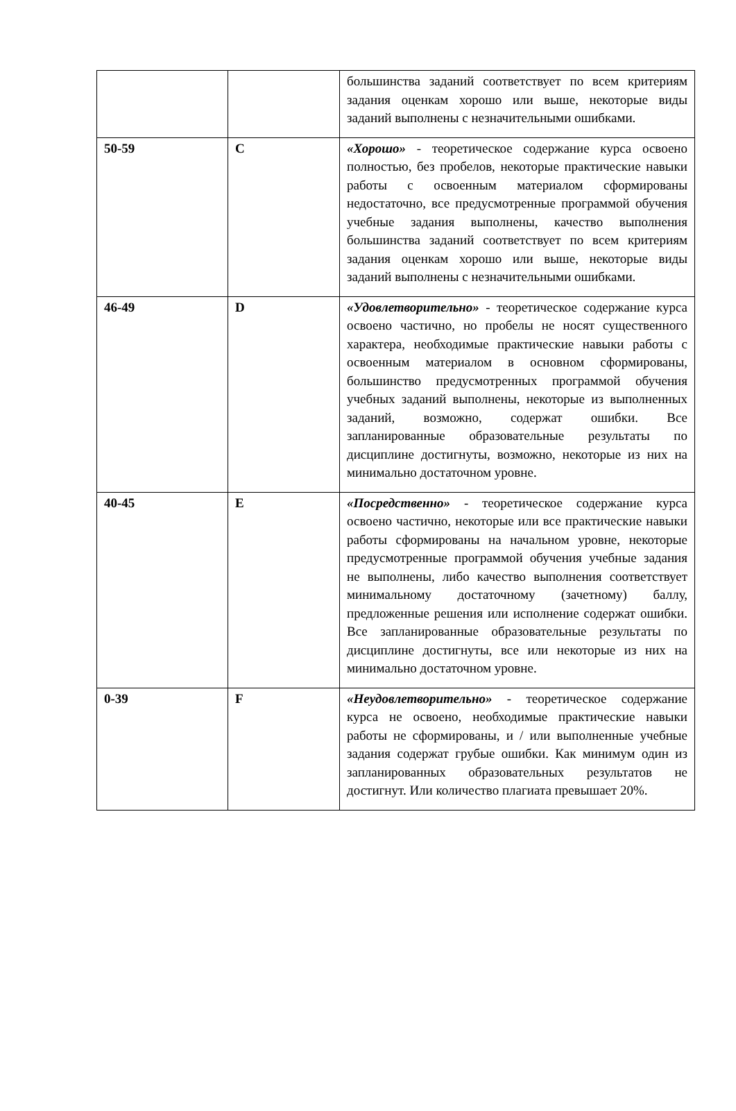| | | большинства заданий соответствует по всем критериям задания оценкам хорошо или выше, некоторые виды заданий выполнены с незначительными ошибками. |
| 50-59 | C | «Хорошо» - теоретическое содержание курса освоено полностью, без пробелов, некоторые практические навыки работы с освоенным материалом сформированы недостаточно, все предусмотренные программой обучения учебные задания выполнены, качество выполнения большинства заданий соответствует по всем критериям задания оценкам хорошо или выше, некоторые виды заданий выполнены с незначительными ошибками. |
| 46-49 | D | «Удовлетворительно» - теоретическое содержание курса освоено частично, но пробелы не носят существенного характера, необходимые практические навыки работы с освоенным материалом в основном сформированы, большинство предусмотренных программой обучения учебных заданий выполнены, некоторые из выполненных заданий, возможно, содержат ошибки. Все запланированные образовательные результаты по дисциплине достигнуты, возможно, некоторые из них на минимально достаточном уровне. |
| 40-45 | E | «Посредственно» - теоретическое содержание курса освоено частично, некоторые или все практические навыки работы сформированы на начальном уровне, некоторые предусмотренные программой обучения учебные задания не выполнены, либо качество выполнения соответствует минимальному достаточному (зачетному) баллу, предложенные решения или исполнение содержат ошибки. Все запланированные образовательные результаты по дисциплине достигнуты, все или некоторые из них на минимально достаточном уровне. |
| 0-39 | F | «Неудовлетворительно» - теоретическое содержание курса не освоено, необходимые практические навыки работы не сформированы, и / или выполненные учебные задания содержат грубые ошибки. Как минимум один из запланированных образовательных результатов не достигнут. Или количество плагиата превышает 20%. |